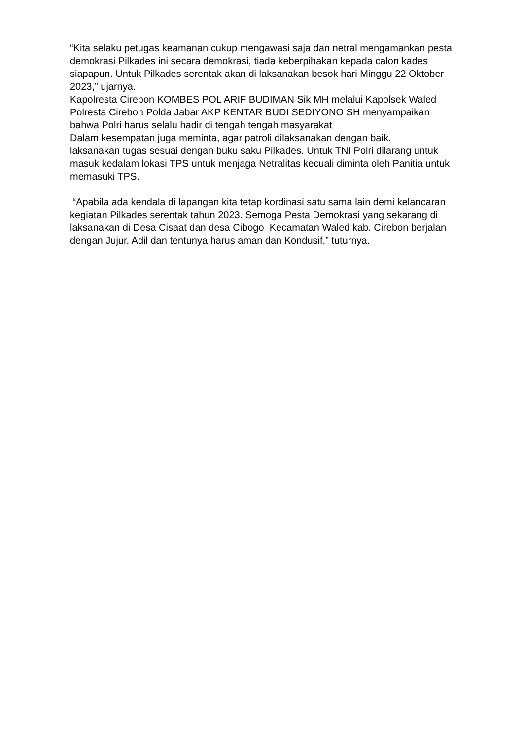“Kita selaku petugas keamanan cukup mengawasi saja dan netral mengamankan pesta demokrasi Pilkades ini secara demokrasi, tiada keberpihakan kepada calon kades siapapun. Untuk Pilkades serentak akan di laksanakan besok hari Minggu 22 Oktober 2023,” ujarnya.
Kapolresta Cirebon KOMBES POL ARIF BUDIMAN Sik MH melalui Kapolsek Waled Polresta Cirebon Polda Jabar AKP KENTAR BUDI SEDIYONO SH menyampaikan bahwa Polri harus selalu hadir di tengah tengah masyarakat
Dalam kesempatan juga meminta, agar patroli dilaksanakan dengan baik.
laksanakan tugas sesuai dengan buku saku Pilkades. Untuk TNI Polri dilarang untuk masuk kedalam lokasi TPS untuk menjaga Netralitas kecuali diminta oleh Panitia untuk memasuki TPS.
“Apabila ada kendala di lapangan kita tetap kordinasi satu sama lain demi kelancaran kegiatan Pilkades serentak tahun 2023. Semoga Pesta Demokrasi yang sekarang di laksanakan di Desa Cisaat dan desa Cibogo Kecamatan Waled kab. Cirebon berjalan dengan Jujur, Adil dan tentunya harus aman dan Kondusif,” tuturnya.